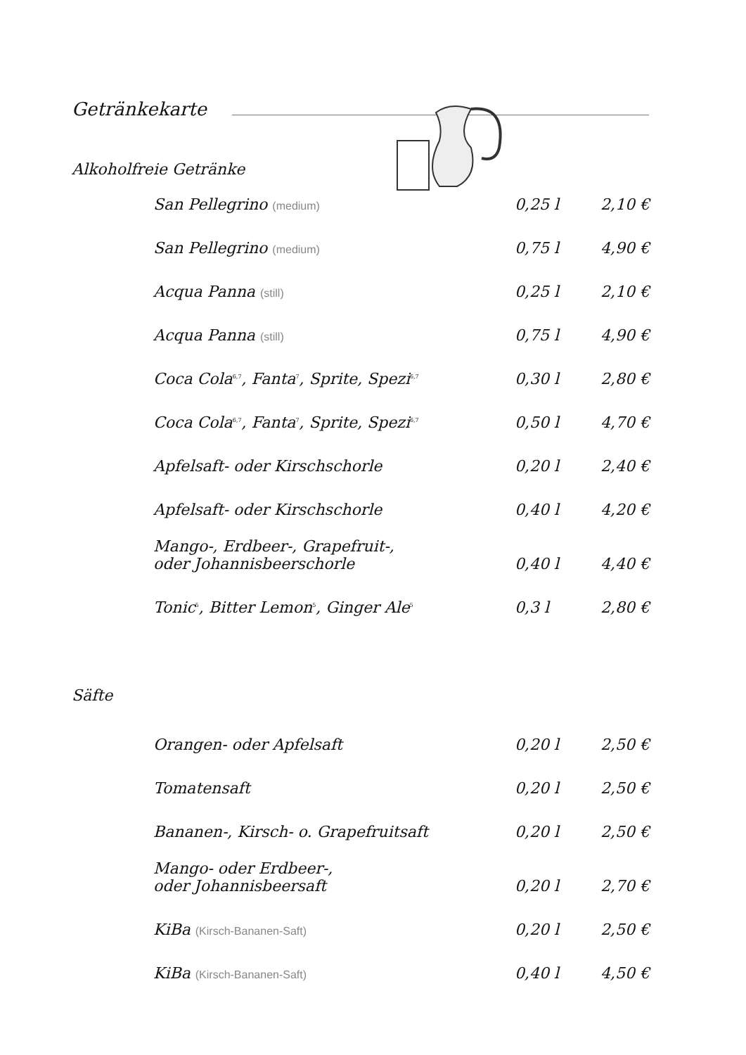Getränkekarte
Alkoholfreie Getränke
| San Pellegrino (medium) | 0,25 l | 2,10 € |
| San Pellegrino (medium) | 0,75 l | 4,90 € |
| Acqua Panna (still) | 0,25 l | 2,10 € |
| Acqua Panna (still) | 0,75 l | 4,90 € |
| Coca Cola<sup>6,7</sup>, Fanta<sup>7</sup>, Sprite, Spezi<sup>6,7</sup> | 0,30 l | 2,80 € |
| Coca Cola<sup>6,7</sup>, Fanta<sup>7</sup>, Sprite, Spezi<sup>6,7</sup> | 0,50 l | 4,70 € |
| Apfelsaft- oder Kirschschorle | 0,20 l | 2,40 € |
| Apfelsaft- oder Kirschschorle | 0,40 l | 4,20 € |
| Mango-, Erdbeer-, Grapefruit-, oder Johannisbeerschorle | 0,40 l | 4,40 € |
| Tonic<sup>5</sup>, Bitter Lemon<sup>5</sup>, Ginger Ale<sup>5</sup> | 0,3 l | 2,80 € |
Säfte
| Orangen- oder Apfelsaft | 0,20 l | 2,50 € |
| Tomatensaft | 0,20 l | 2,50 € |
| Bananen-, Kirsch- o. Grapefruitsaft | 0,20 l | 2,50 € |
| Mango- oder Erdbeer-, oder Johannisbeersaft | 0,20 l | 2,70 € |
| KiBa (Kirsch-Bananen-Saft) | 0,20 l | 2,50 € |
| KiBa (Kirsch-Bananen-Saft) | 0,40 l | 4,50 € |